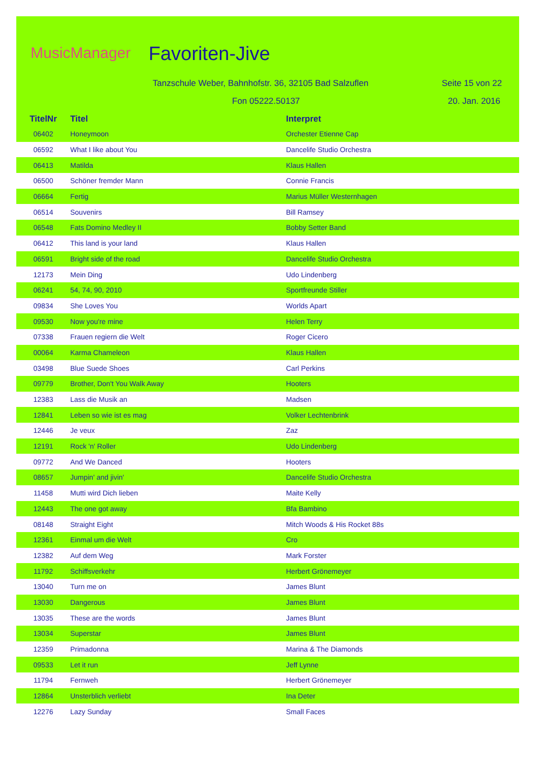MusicManager Favoriten-Jive
Tanzschule Weber, Bahnhofstr. 36, 32105 Bad Salzuflen
Seite 15 von 22
Fon 05222.50137 20. Jan. 2016
| TitelNr | Titel | Interpret |
| --- | --- | --- |
| 06402 | Honeymoon | Orchester Etienne Cap |
| 06592 | What I like about You | Dancelife Studio Orchestra |
| 06413 | Matilda | Klaus Hallen |
| 06500 | Schöner fremder Mann | Connie Francis |
| 06664 | Fertig | Marius Müller Westernhagen |
| 06514 | Souvenirs | Bill Ramsey |
| 06548 | Fats Domino Medley II | Bobby Setter Band |
| 06412 | This land is your land | Klaus Hallen |
| 06591 | Bright side of the road | Dancelife Studio Orchestra |
| 12173 | Mein Ding | Udo Lindenberg |
| 06241 | 54, 74, 90, 2010 | Sportfreunde Stiller |
| 09834 | She Loves You | Worlds Apart |
| 09530 | Now you're mine | Helen Terry |
| 07338 | Frauen regiern die Welt | Roger Cicero |
| 00064 | Karma Chameleon | Klaus Hallen |
| 03498 | Blue Suede Shoes | Carl Perkins |
| 09779 | Brother, Don't You Walk Away | Hooters |
| 12383 | Lass die Musik an | Madsen |
| 12841 | Leben so wie ist es mag | Volker Lechtenbrink |
| 12446 | Je veux | Zaz |
| 12191 | Rock 'n' Roller | Udo Lindenberg |
| 09772 | And We Danced | Hooters |
| 08657 | Jumpin' and jivin' | Dancelife Studio Orchestra |
| 11458 | Mutti wird Dich lieben | Maite Kelly |
| 12443 | The one got away | Bfa Bambino |
| 08148 | Straight Eight | Mitch Woods & His Rocket 88s |
| 12361 | Einmal um die Welt | Cro |
| 12382 | Auf dem Weg | Mark Forster |
| 11792 | Schiffsverkehr | Herbert Grönemeyer |
| 13040 | Turn me on | James Blunt |
| 13030 | Dangerous | James Blunt |
| 13035 | These are the words | James Blunt |
| 13034 | Superstar | James Blunt |
| 12359 | Primadonna | Marina & The Diamonds |
| 09533 | Let it run | Jeff Lynne |
| 11794 | Fernweh | Herbert Grönemeyer |
| 12864 | Unsterblich verliebt | Ina Deter |
| 12276 | Lazy Sunday | Small Faces |